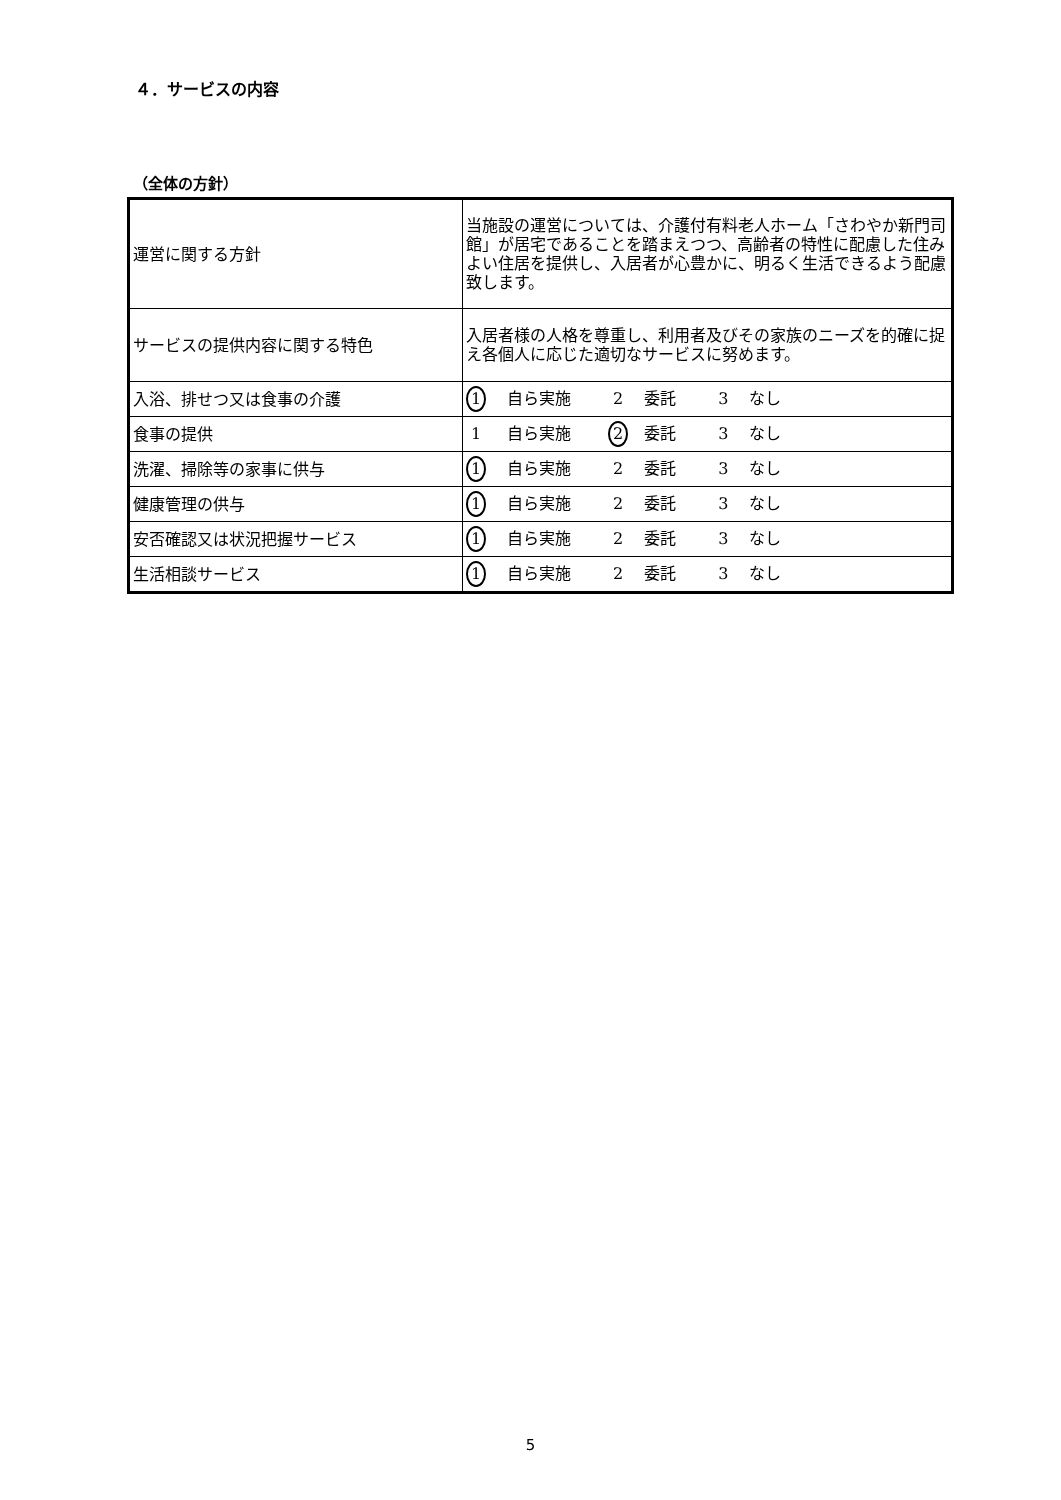４．サービスの内容
（全体の方針）
| 運営に関する方針 | 当施設の運営については、介護付有料老人ホーム「さわやか新門司館」が居宅であることを踏まえつつ、高齢者の特性に配慮した住みよい住居を提供し、入居者が心豊かに、明るく生活できるよう配慮致します。 |
| サービスの提供内容に関する特色 | 入居者様の人格を尊重し、利用者及びその家族のニーズを的確に捉え各個人に応じた適切なサービスに努めます。 |
| 入浴、排せつ又は食事の介護 | 1 自ら実施 2 委託 3 なし |
| 食事の提供 | 1 自ら実施 2 委託 3 なし |
| 洗濯、掃除等の家事に供与 | 1 自ら実施 2 委託 3 なし |
| 健康管理の供与 | 1 自ら実施 2 委託 3 なし |
| 安否確認又は状況把握サービス | 1 自ら実施 2 委託 3 なし |
| 生活相談サービス | 1 自ら実施 2 委託 3 なし |
5